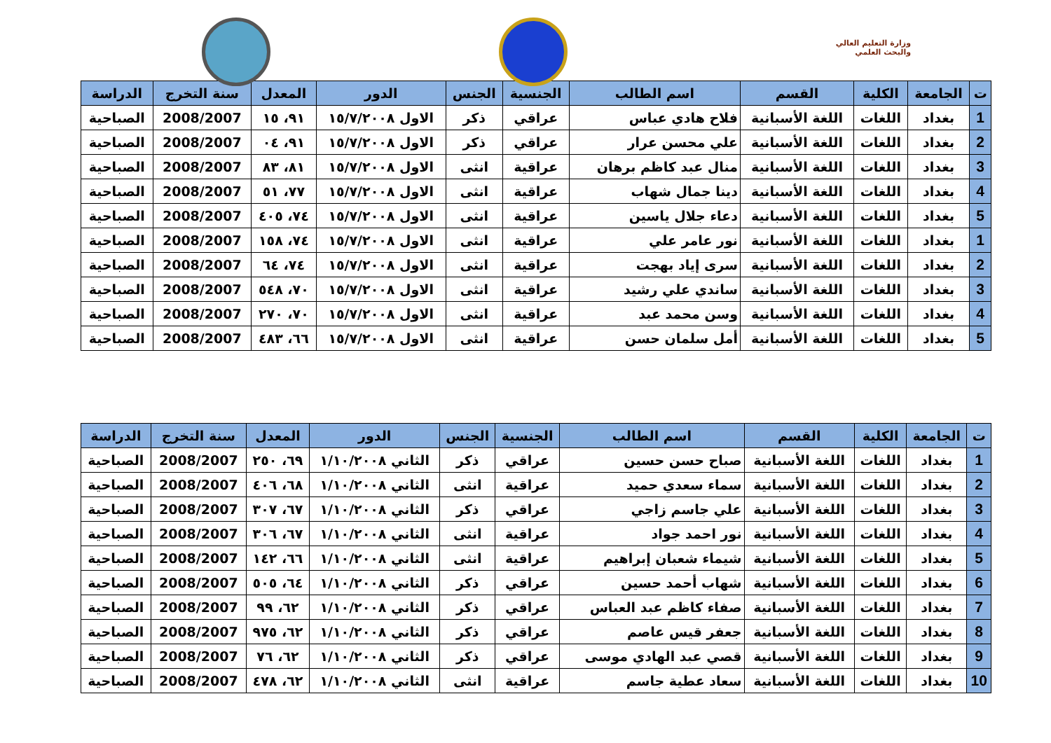وزارة التعليم العالي
والبحث العلمي
| ت | الجامعة | الكلية | القسم | اسم الطالب | الجنسية | الجنس | الدور | المعدل | سنة التخرج | الدراسة |
| --- | --- | --- | --- | --- | --- | --- | --- | --- | --- | --- |
| 1 | بغداد | اللغات | اللغة الأسبانية | فلاح هادي عباس | عراقي | ذكر | الاول ١٥/٧/٢٠٠٨ | ٩١، ١٥ | 2008/2007 | الصباحية |
| 2 | بغداد | اللغات | اللغة الأسبانية | علي محسن عرار | عراقي | ذكر | الاول ١٥/٧/٢٠٠٨ | ٩١، ٠٤ | 2008/2007 | الصباحية |
| 3 | بغداد | اللغات | اللغة الأسبانية | منال عبد كاظم برهان | عراقية | انثى | الاول ١٥/٧/٢٠٠٨ | ٨١، ٨٣ | 2008/2007 | الصباحية |
| 4 | بغداد | اللغات | اللغة الأسبانية | دينا جمال شهاب | عراقية | انثى | الاول ١٥/٧/٢٠٠٨ | ٧٧، ٥١ | 2008/2007 | الصباحية |
| 5 | بغداد | اللغات | اللغة الأسبانية | دعاء جلال ياسين | عراقية | انثى | الاول ١٥/٧/٢٠٠٨ | ٧٤، ٤٠٥ | 2008/2007 | الصباحية |
| 1 | بغداد | اللغات | اللغة الأسبانية | نور عامر علي | عراقية | انثى | الاول ١٥/٧/٢٠٠٨ | ٧٤، ١٥٨ | 2008/2007 | الصباحية |
| 2 | بغداد | اللغات | اللغة الأسبانية | سرى إياد بهجت | عراقية | انثى | الاول ١٥/٧/٢٠٠٨ | ٧٤، ٦٤ | 2008/2007 | الصباحية |
| 3 | بغداد | اللغات | اللغة الأسبانية | ساندي علي رشيد | عراقية | انثى | الاول ١٥/٧/٢٠٠٨ | ٧٠، ٥٤٨ | 2008/2007 | الصباحية |
| 4 | بغداد | اللغات | اللغة الأسبانية | وسن محمد عبد | عراقية | انثى | الاول ١٥/٧/٢٠٠٨ | ٧٠، ٢٧٠ | 2008/2007 | الصباحية |
| 5 | بغداد | اللغات | اللغة الأسبانية | أمل سلمان حسن | عراقية | انثى | الاول ١٥/٧/٢٠٠٨ | ٦٦، ٤٨٣ | 2008/2007 | الصباحية |
| ت | الجامعة | الكلية | القسم | اسم الطالب | الجنسية | الجنس | الدور | المعدل | سنة التخرج | الدراسة |
| --- | --- | --- | --- | --- | --- | --- | --- | --- | --- | --- |
| 1 | بغداد | اللغات | اللغة الأسبانية | صباح حسن حسين | عراقي | ذكر | الثاني ١/١٠/٢٠٠٨ | ٦٩، ٢٥٠ | 2008/2007 | الصباحية |
| 2 | بغداد | اللغات | اللغة الأسبانية | سماء سعدي حميد | عراقية | انثى | الثاني ١/١٠/٢٠٠٨ | ٦٨، ٤٠٦ | 2008/2007 | الصباحية |
| 3 | بغداد | اللغات | اللغة الأسبانية | علي جاسم زاجي | عراقي | ذكر | الثاني ١/١٠/٢٠٠٨ | ٦٧، ٣٠٧ | 2008/2007 | الصباحية |
| 4 | بغداد | اللغات | اللغة الأسبانية | نور احمد جواد | عراقية | انثى | الثاني ١/١٠/٢٠٠٨ | ٦٧، ٣٠٦ | 2008/2007 | الصباحية |
| 5 | بغداد | اللغات | اللغة الأسبانية | شيماء شعبان إبراهيم | عراقية | انثى | الثاني ١/١٠/٢٠٠٨ | ٦٦، ١٤٢ | 2008/2007 | الصباحية |
| 6 | بغداد | اللغات | اللغة الأسبانية | شهاب أحمد حسين | عراقي | ذكر | الثاني ١/١٠/٢٠٠٨ | ٦٤، ٥٠٥ | 2008/2007 | الصباحية |
| 7 | بغداد | اللغات | اللغة الأسبانية | صفاء كاظم عبد العباس | عراقي | ذكر | الثاني ١/١٠/٢٠٠٨ | ٦٢، ٩٩ | 2008/2007 | الصباحية |
| 8 | بغداد | اللغات | اللغة الأسبانية | جعفر قيس عاصم | عراقي | ذكر | الثاني ١/١٠/٢٠٠٨ | ٦٢، ٩٧٥ | 2008/2007 | الصباحية |
| 9 | بغداد | اللغات | اللغة الأسبانية | قصي عبد الهادي موسى | عراقي | ذكر | الثاني ١/١٠/٢٠٠٨ | ٦٢، ٧٦ | 2008/2007 | الصباحية |
| 10 | بغداد | اللغات | اللغة الأسبانية | سعاد عطية جاسم | عراقية | انثى | الثاني ١/١٠/٢٠٠٨ | ٦٢، ٤٧٨ | 2008/2007 | الصباحية |